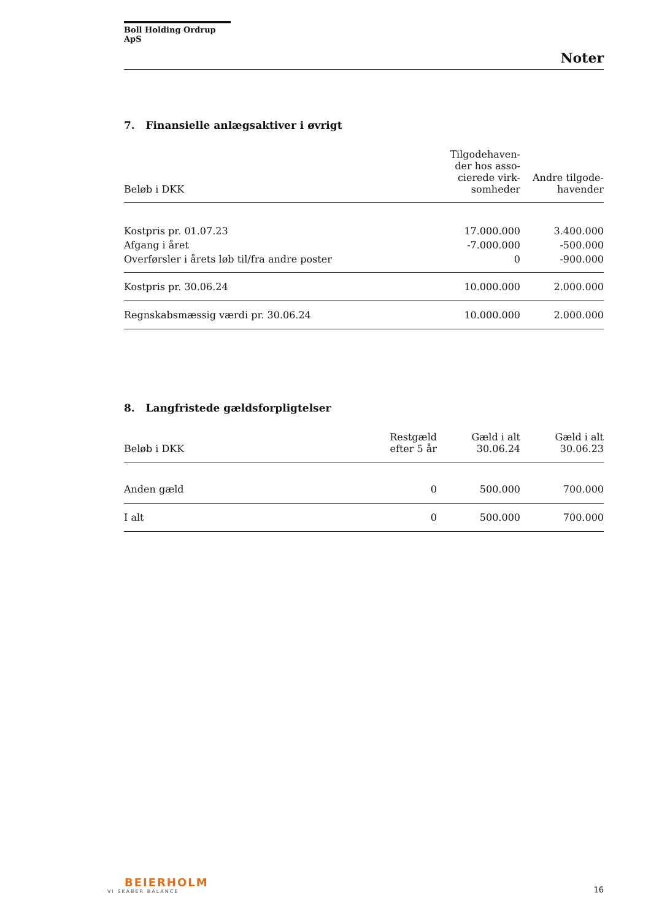Boll Holding Ordrup ApS
Noter
7. Finansielle anlægsaktiver i øvrigt
| Beløb i DKK | Tilgodehaven- der hos asso- cierede virk- somheder | Andre tilgode- havender |
| --- | --- | --- |
| Kostpris pr. 01.07.23 | 17.000.000 | 3.400.000 |
| Afgang i året | -7.000.000 | -500.000 |
| Overførsler i årets løb til/fra andre poster | 0 | -900.000 |
| Kostpris pr. 30.06.24 | 10.000.000 | 2.000.000 |
| Regnskabsmæssig værdi pr. 30.06.24 | 10.000.000 | 2.000.000 |
8. Langfristede gældsforpligtelser
| Beløb i DKK | Restgæld efter 5 år | Gæld i alt 30.06.24 | Gæld i alt 30.06.23 |
| --- | --- | --- | --- |
| Anden gæld | 0 | 500.000 | 700.000 |
| I alt | 0 | 500.000 | 700.000 |
BEIERHOLM
VI SKABER BALANCE
16